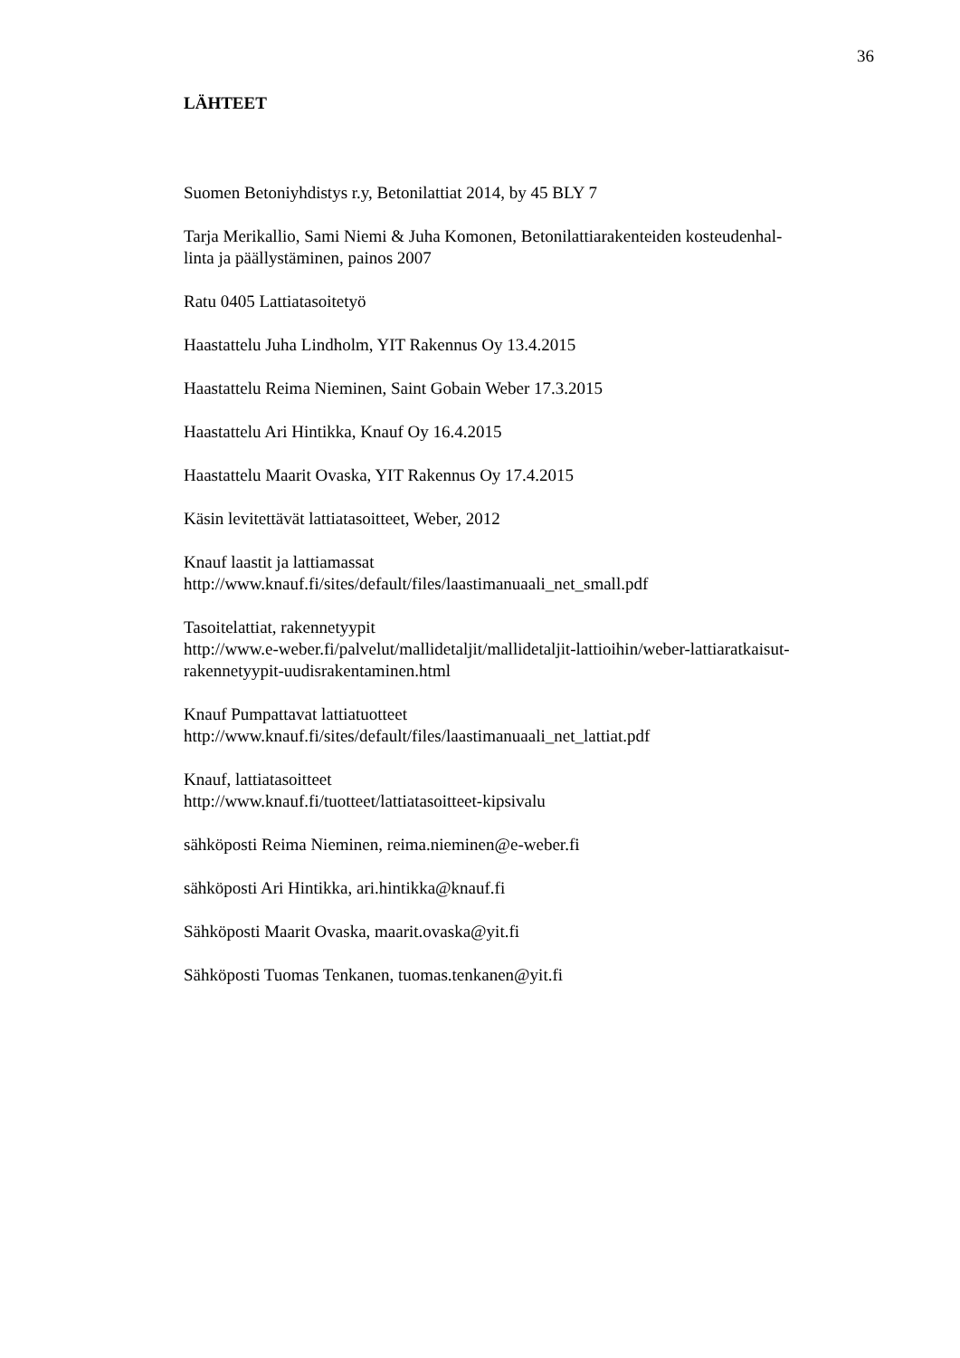36
LÄHTEET
Suomen Betoniyhdistys r.y, Betonilattiat 2014, by 45 BLY 7
Tarja Merikallio, Sami Niemi & Juha Komonen, Betonilattiarakenteiden kosteudenhal-
linta ja päällystäminen, painos 2007
Ratu 0405 Lattiatasoitetyö
Haastattelu Juha Lindholm, YIT Rakennus Oy 13.4.2015
Haastattelu Reima Nieminen, Saint Gobain Weber 17.3.2015
Haastattelu Ari Hintikka, Knauf Oy 16.4.2015
Haastattelu Maarit Ovaska, YIT Rakennus Oy 17.4.2015
Käsin levitettävät lattiatasoitteet, Weber, 2012
Knauf laastit ja lattiamassat
http://www.knauf.fi/sites/default/files/laastimanuaali_net_small.pdf
Tasoitelattiat, rakennetyypit
http://www.e-weber.fi/palvelut/mallidetaljit/mallidetaljit-lattioihin/weber-lattiaratkaisut-
rakennetyypit-uudisrakentaminen.html
Knauf Pumpattavat lattiatuotteet
http://www.knauf.fi/sites/default/files/laastimanuaali_net_lattiat.pdf
Knauf, lattiatasoitteet
http://www.knauf.fi/tuotteet/lattiatasoitteet-kipsivalu
sähköposti Reima Nieminen, reima.nieminen@e-weber.fi
sähköposti Ari Hintikka, ari.hintikka@knauf.fi
Sähköposti Maarit Ovaska, maarit.ovaska@yit.fi
Sähköposti Tuomas Tenkanen, tuomas.tenkanen@yit.fi